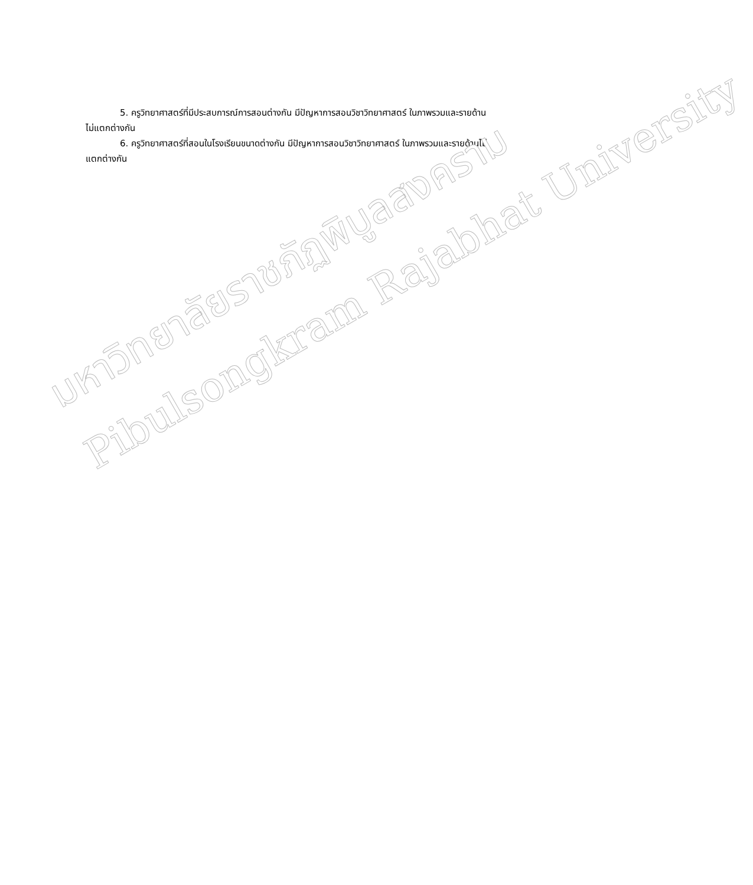5. ครูวิทยาศาสตร์ที่มีประสบการณ์การสอนต่างกัน มีปัญหาการสอนวิชาวิทยาศาสตร์ ในภาพรวมและรายด้านไม่แตกต่างกัน
6. ครูวิทยาศาสตร์ที่สอนในโรงเรียนขนาดต่างกัน มีปัญหาการสอนวิชาวิทยาศาสตร์ ในภาพรวมและรายด้านไม่แตกต่างกัน
มหาวิทยาลัยราชภัฏพิบูลสงคราม
Pibulsongkram Rajabhat University